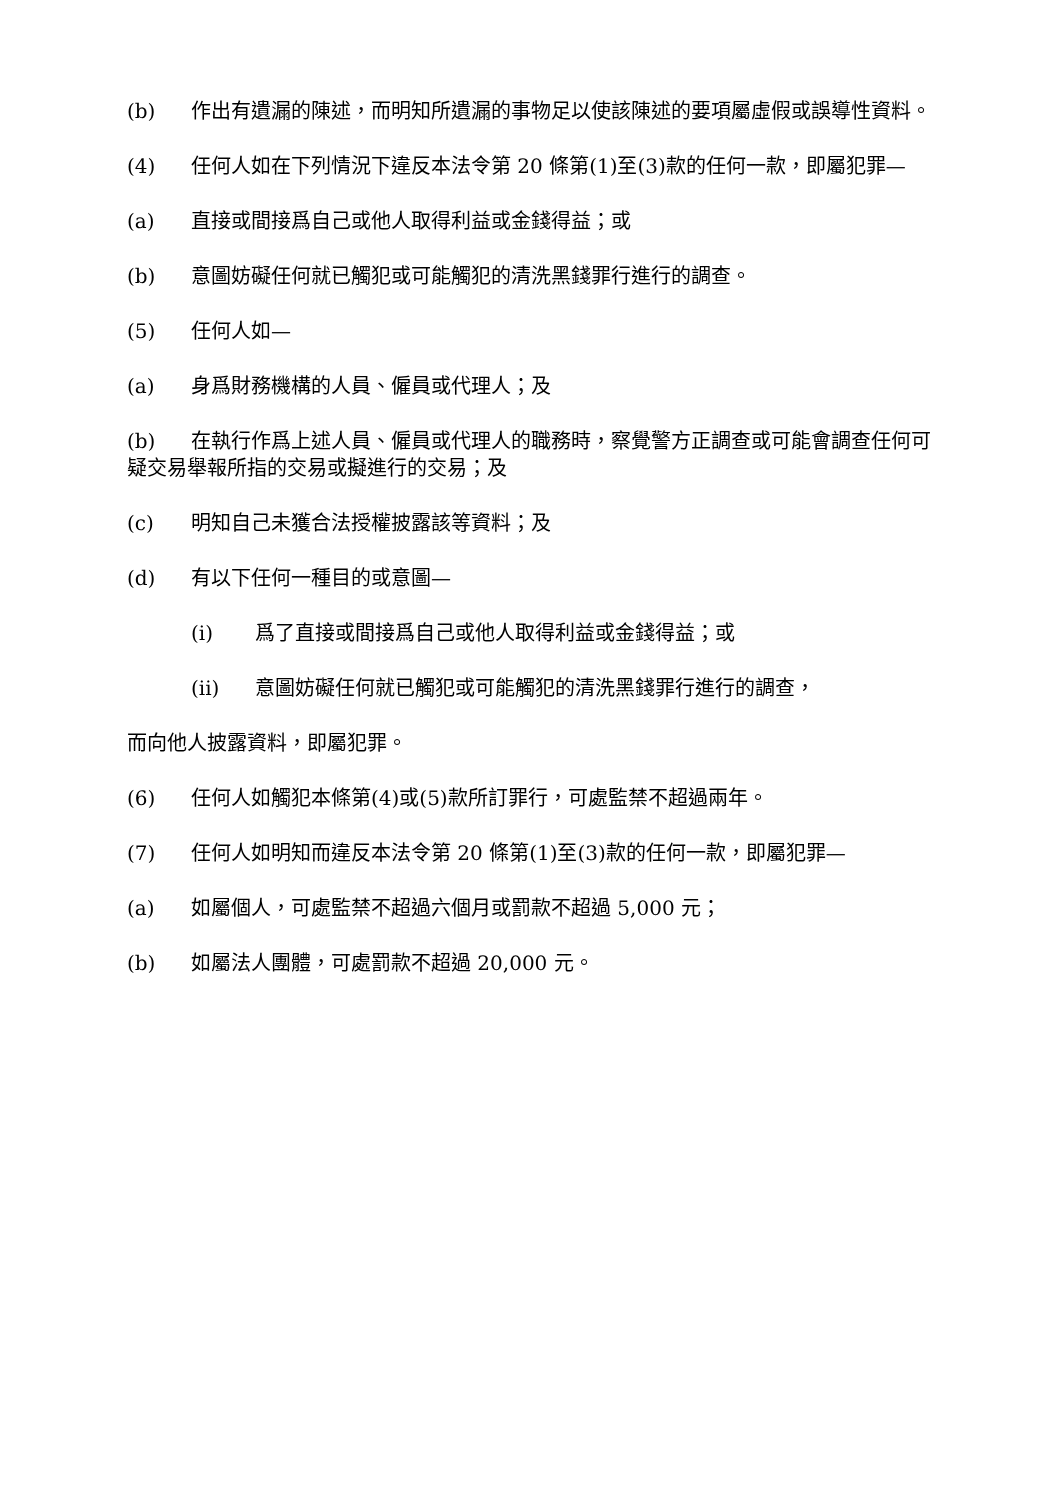(b) 作出有遺漏的陳述，而明知所遺漏的事物足以使該陳述的要項屬虛假或誤導性資料。
(4) 任何人如在下列情況下違反本法令第 20 條第(1)至(3)款的任何一款，即屬犯罪—
(a) 直接或間接爲自己或他人取得利益或金錢得益；或
(b) 意圖妨礙任何就已觸犯或可能觸犯的清洗黑錢罪行進行的調查。
(5) 任何人如—
(a) 身爲財務機構的人員、僱員或代理人；及
(b) 在執行作爲上述人員、僱員或代理人的職務時，察覺警方正調查或可能會調查任何可疑交易舉報所指的交易或擬進行的交易；及
(c) 明知自己未獲合法授權披露該等資料；及
(d) 有以下任何一種目的或意圖—
(i) 爲了直接或間接爲自己或他人取得利益或金錢得益；或
(ii) 意圖妨礙任何就已觸犯或可能觸犯的清洗黑錢罪行進行的調查，
而向他人披露資料，即屬犯罪。
(6) 任何人如觸犯本條第(4)或(5)款所訂罪行，可處監禁不超過兩年。
(7) 任何人如明知而違反本法令第 20 條第(1)至(3)款的任何一款，即屬犯罪—
(a) 如屬個人，可處監禁不超過六個月或罰款不超過 5,000 元；
(b) 如屬法人團體，可處罰款不超過 20,000 元。